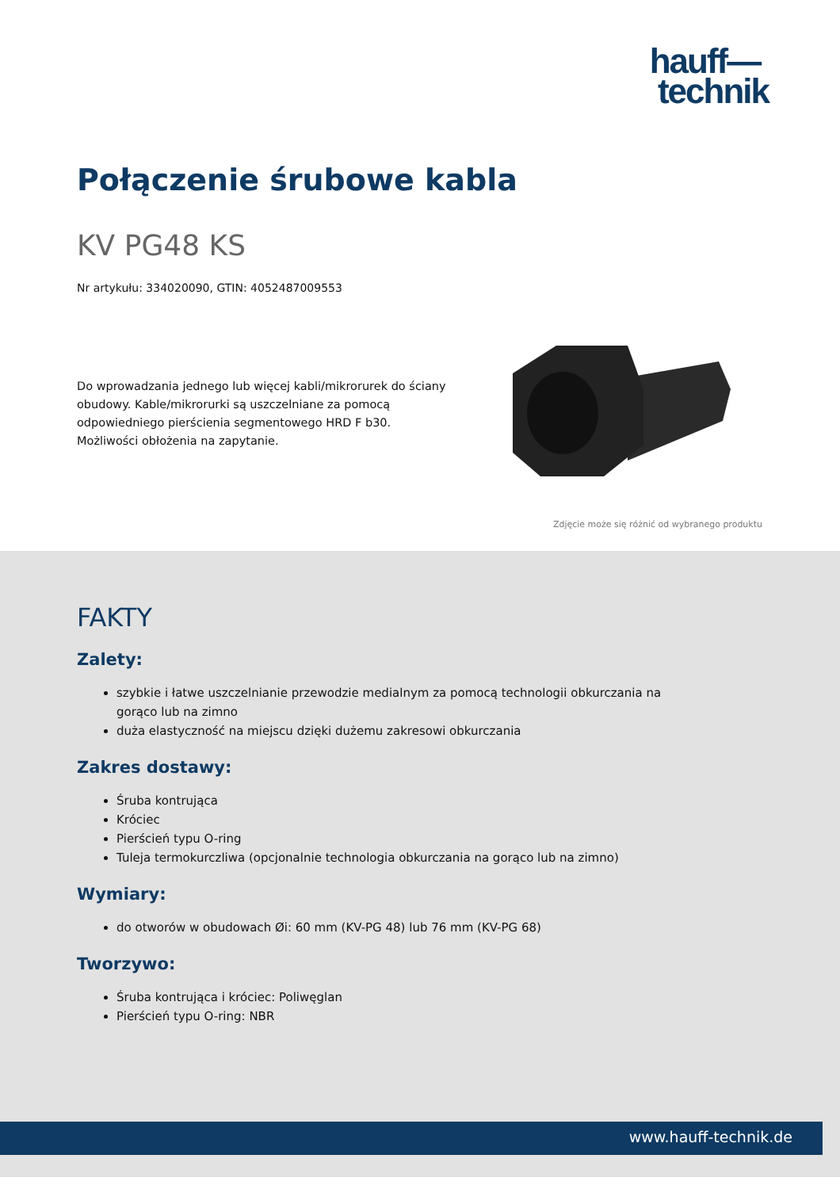hauff—
technik
Połączenie śrubowe kabla
KV PG48 KS
Nr artykułu: 334020090, GTIN: 4052487009553
Do wprowadzania jednego lub więcej kabli/mikrorurek do ściany obudowy. Kable/mikrorurki są uszczelniane za pomocą odpowiedniego pierścienia segmentowego HRD F b30. Możliwości obłożenia na zapytanie.
Zdjęcie może się różnić od wybranego produktu
FAKTY
Zalety:
szybkie i łatwe uszczelnianie przewodzie medialnym za pomocą technologii obkurczania na gorąco lub na zimno
duża elastyczność na miejscu dzięki dużemu zakresowi obkurczania
Zakres dostawy:
Śruba kontrująca
Króciec
Pierścień typu O-ring
Tuleja termokurczliwa (opcjonalnie technologia obkurczania na gorąco lub na zimno)
Wymiary:
do otworów w obudowach Øi: 60 mm (KV-PG 48) lub 76 mm (KV-PG 68)
Tworzywo:
Śruba kontrująca i króciec: Poliwęglan
Pierścień typu O-ring: NBR
www.hauff-technik.de